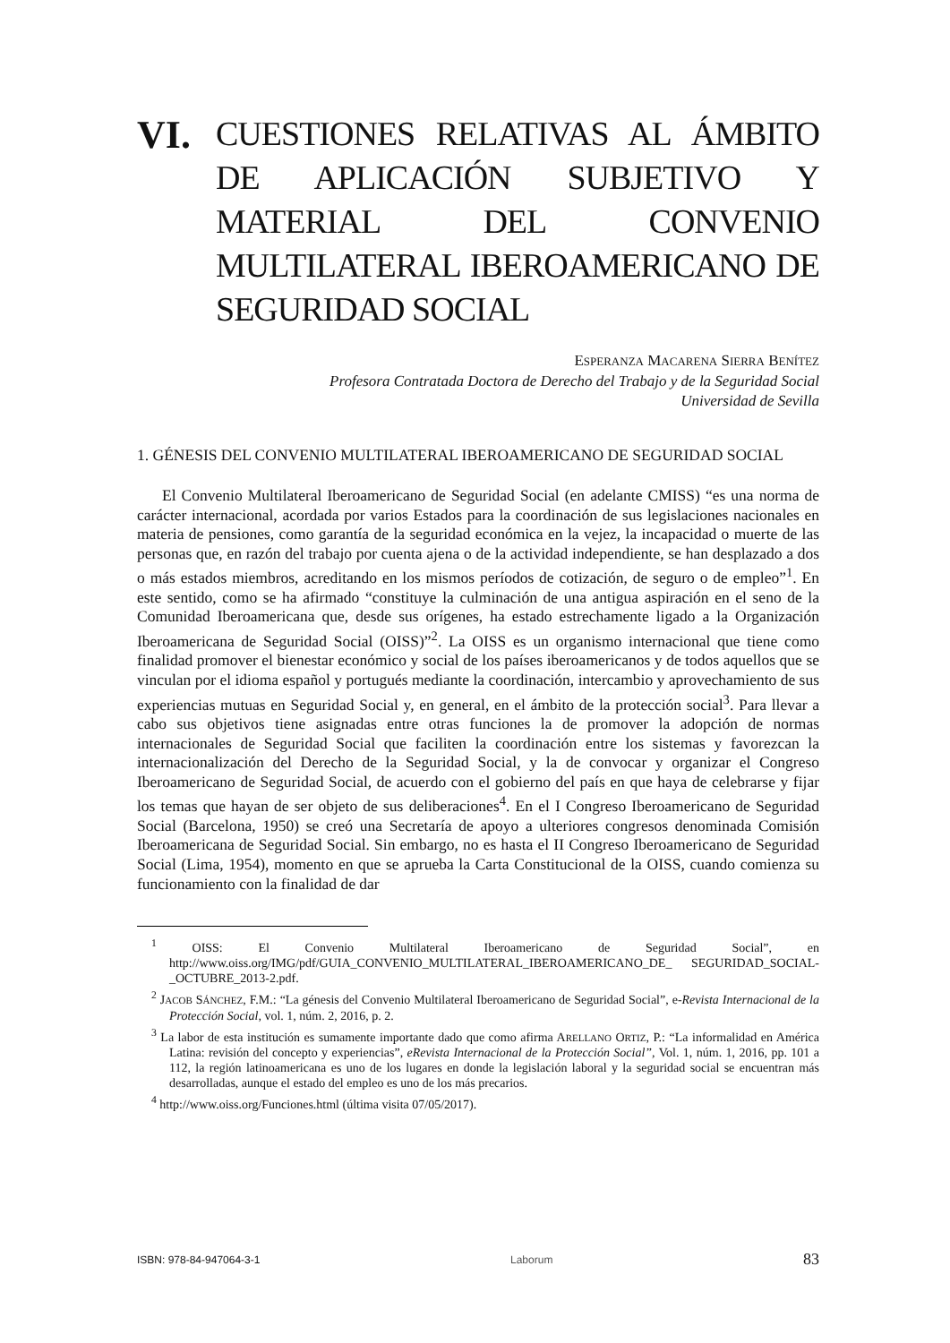VI.
CUESTIONES RELATIVAS AL ÁMBITO DE APLICACIÓN SUBJETIVO Y MATERIAL DEL CONVENIO MULTILATERAL IBEROAMERICANO DE SEGURIDAD SOCIAL
ESPERANZA MACARENA SIERRA BENÍTEZ
Profesora Contratada Doctora de Derecho del Trabajo y de la Seguridad Social
Universidad de Sevilla
1. GÉNESIS DEL CONVENIO MULTILATERAL IBEROAMERICANO DE SEGURIDAD SOCIAL
El Convenio Multilateral Iberoamericano de Seguridad Social (en adelante CMISS) “es una norma de carácter internacional, acordada por varios Estados para la coordinación de sus legislaciones nacionales en materia de pensiones, como garantía de la seguridad económica en la vejez, la incapacidad o muerte de las personas que, en razón del trabajo por cuenta ajena o de la actividad independiente, se han desplazado a dos o más estados miembros, acreditando en los mismos períodos de cotización, de seguro o de empleo”<sup>1</sup>. En este sentido, como se ha afirmado “constituye la culminación de una antigua aspiración en el seno de la Comunidad Iberoamericana que, desde sus orígenes, ha estado estrechamente ligado a la Organización Iberoamericana de Seguridad Social (OISS)”<sup>2</sup>. La OISS es un organismo internacional que tiene como finalidad promover el bienestar económico y social de los países iberoamericanos y de todos aquellos que se vinculan por el idioma español y portugués mediante la coordinación, intercambio y aprovechamiento de sus experiencias mutuas en Seguridad Social y, en general, en el ámbito de la protección social<sup>3</sup>. Para llevar a cabo sus objetivos tiene asignadas entre otras funciones la de promover la adopción de normas internacionales de Seguridad Social que faciliten la coordinación entre los sistemas y favorezcan la internacionalización del Derecho de la Seguridad Social, y la de convocar y organizar el Congreso Iberoamericano de Seguridad Social, de acuerdo con el gobierno del país en que haya de celebrarse y fijar los temas que hayan de ser objeto de sus deliberaciones<sup>4</sup>. En el I Congreso Iberoamericano de Seguridad Social (Barcelona, 1950) se creó una Secretaría de apoyo a ulteriores congresos denominada Comisión Iberoamericana de Seguridad Social. Sin embargo, no es hasta el II Congreso Iberoamericano de Seguridad Social (Lima, 1954), momento en que se aprueba la Carta Constitucional de la OISS, cuando comienza su funcionamiento con la finalidad de dar
<sup>1</sup> OISS: El Convenio Multilateral Iberoamericano de Seguridad Social”, en http://www.oiss.org/IMG/pdf/GUIA_CONVENIO_MULTILATERAL_IBEROAMERICANO_DE_ SEGURIDAD_SOCIAL-_OCTUBRE_2013-2.pdf.
<sup>2</sup> JACOB SÁNCHEZ, F.M.: “La génesis del Convenio Multilateral Iberoamericano de Seguridad Social”, e-Revista Internacional de la Protección Social, vol. 1, núm. 2, 2016, p. 2.
<sup>3</sup> La labor de esta institución es sumamente importante dado que como afirma ARELLANO ORTIZ, P.: “La informalidad en América Latina: revisión del concepto y experiencias”, eRevista Internacional de la Protección Social”, Vol. 1, núm. 1, 2016, pp. 101 a 112, la región latinoamericana es uno de los lugares en donde la legislación laboral y la seguridad social se encuentran más desarrolladas, aunque el estado del empleo es uno de los más precarios.
<sup>4</sup> http://www.oiss.org/Funciones.html (última visita 07/05/2017).
ISBN: 978-84-947064-3-1 Laborum 83